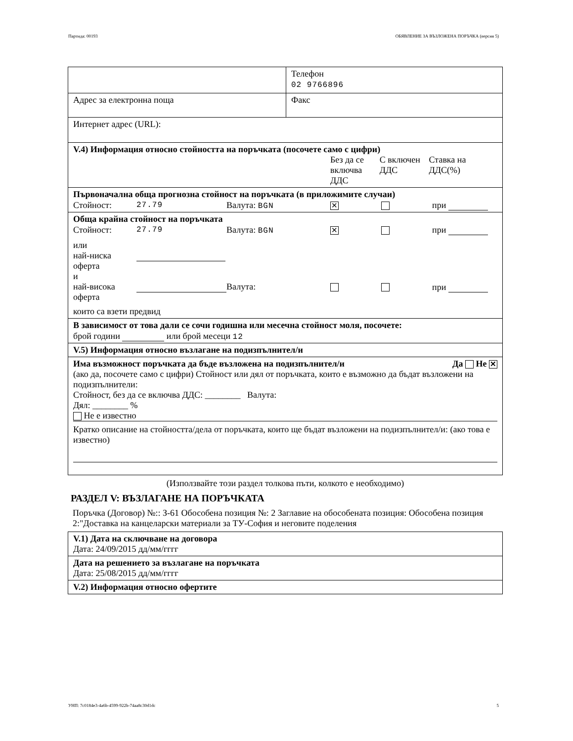Партида: 00193 ОБЯВЛЕНИЕ ЗА ВЪЗЛОЖЕНА ПОРЪЧКА (версия 5)
| | Телефон 02 9766896 |
| Адрес за електронна поща | Факс |
| Интернет адрес (URL): | |
| V.4) Информация относно стойността на поръчката (посочете само с цифри) Без да се включва ДДС С включен ДДС Ставка на ДДС(%) | |
| Първоначална обща прогнозна стойност на поръчката (в приложимите случаи) Стойност: 27.79 Валута: BGN ✕ при | |
| Обща крайна стойност на поръчката Стойност: 27.79 Валута: BGN ✕ при или най-ниска оферта и най-висока оферта Валута: при които са взети предвид | |
| В зависимост от това дали се сочи годишна или месечна стойност моля, посочете: брой години или брой месеци 12 | |
| V.5) Информация относно възлагане на подизпълнител/и | |
| Има възможност поръчката да бъде възложена на подизпълнител/и Да Не ✕ (ако да, посочете само с цифри) Стойност или дял от поръчката, които е възможно да бъдат възложени на подизпълнители: Стойност, без да се включва ДДС: ________ Валута: Дял: ________ % Не е известно Кратко описание на стойността/дела от поръчката, които ще бъдат възложени на подизпълнител/и: (ако това е известно) | |
(Използвайте този раздел толкова пъти, колкото е необходимо)
РАЗДЕЛ V: ВЪЗЛАГАНЕ НА ПОРЪЧКАТА
Поръчка (Договор) №:: З-61 Обособена позиция №: 2 Заглавие на обособената позиция: Обособена позиция 2:"Доставка на канцеларски материали за ТУ-София и неговите поделения
| V.1) Дата на сключване на договора Дата: 24/09/2015 дд/мм/гггг |
| Дата на решението за възлагане на поръчката Дата: 25/08/2015 дд/мм/гггг |
| V.2) Информация относно офертите |
УНП: 7c0184e3-4a6b-4599-922b-74aa8c30d1dc 5